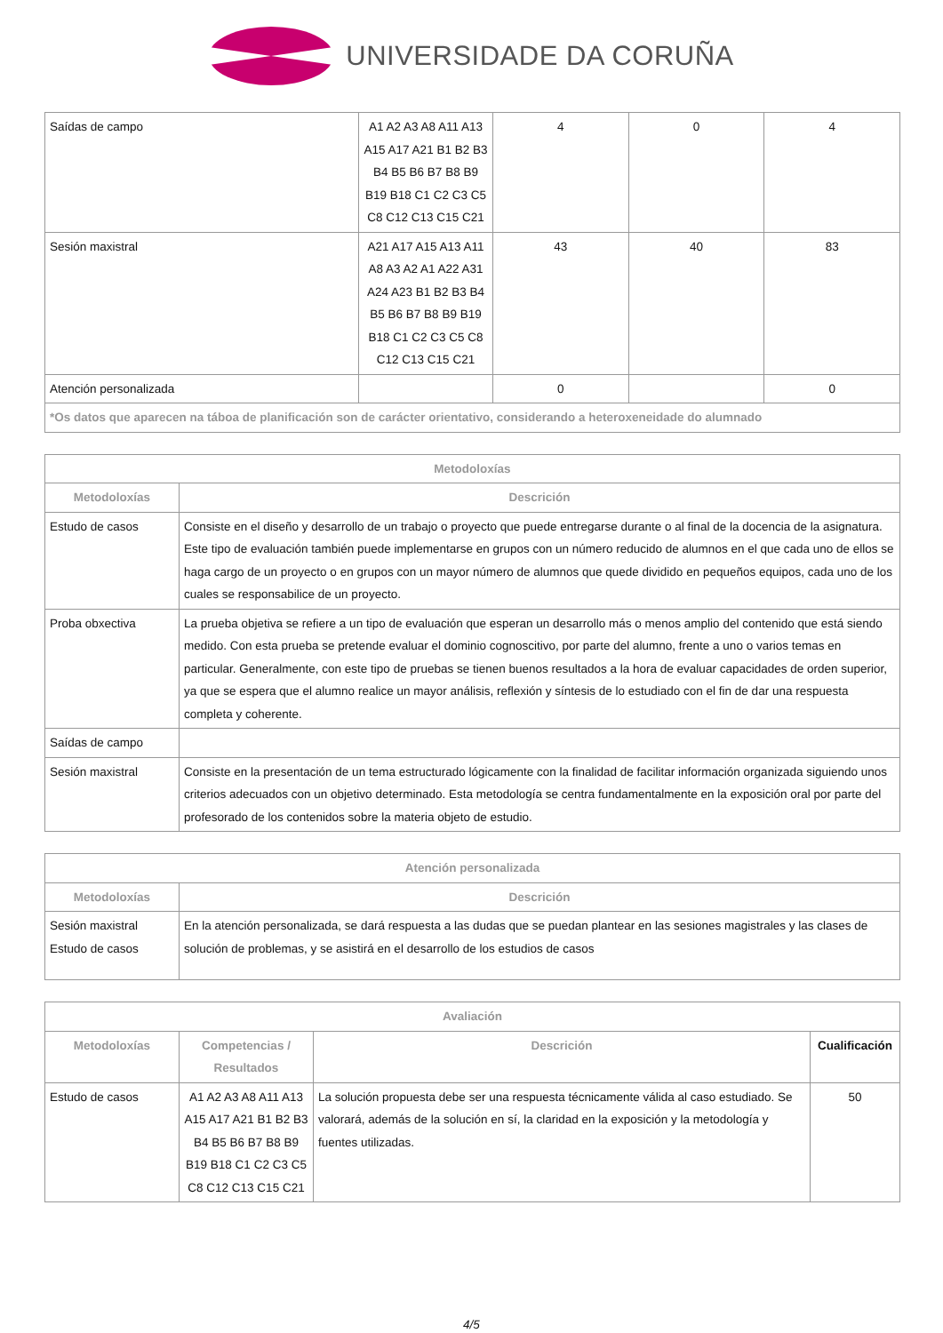UNIVERSIDADE DA CORUÑA
| Saídas de campo | A1 A2 A3 A8 A11 A13 A15 A17 A21 B1 B2 B3 B4 B5 B6 B7 B8 B9 B19 B18 C1 C2 C3 C5 C8 C12 C13 C15 C21 | 4 | 0 | 4 |
| Sesión maxistral | A21 A17 A15 A13 A11 A8 A3 A2 A1 A22 A31 A24 A23 B1 B2 B3 B4 B5 B6 B7 B8 B9 B19 B18 C1 C2 C3 C5 C8 C12 C13 C15 C21 | 43 | 40 | 83 |
| Atención personalizada | | 0 | | 0 |
| *Os datos que aparecen na táboa de planificación son de carácter orientativo, considerando a heteroxeneidade do alumnado | | | | |
| Metodoloxías | |
| --- | --- |
| Metodoloxías | Descrición |
| Estudo de casos | Consiste en el diseño y desarrollo de un trabajo o proyecto que puede entregarse durante o al final de la docencia de la asignatura. Este tipo de evaluación también puede implementarse en grupos con un número reducido de alumnos en el que cada uno de ellos se haga cargo de un proyecto o en grupos con un mayor número de alumnos que quede dividido en pequeños equipos, cada uno de los cuales se responsabilice de un proyecto. |
| Proba obxectiva | La prueba objetiva se refiere a un tipo de evaluación que esperan un desarrollo más o menos amplio del contenido que está siendo medido. Con esta prueba se pretende evaluar el dominio cognoscitivo, por parte del alumno, frente a uno o varios temas en particular. Generalmente, con este tipo de pruebas se tienen buenos resultados a la hora de evaluar capacidades de orden superior, ya que se espera que el alumno realice un mayor análisis, reflexión y síntesis de lo estudiado con el fin de dar una respuesta completa y coherente. |
| Saídas de campo | |
| Sesión maxistral | Consiste en la presentación de un tema estructurado lógicamente con la finalidad de facilitar información organizada siguiendo unos criterios adecuados con un objetivo determinado. Esta metodología se centra fundamentalmente en la exposición oral por parte del profesorado de los contenidos sobre la materia objeto de estudio. |
| Atención personalizada | |
| --- | --- |
| Metodoloxías | Descrición |
| Sesión maxistral Estudo de casos | En la atención personalizada, se dará respuesta a las dudas que se puedan plantear en las sesiones magistrales y las clases de solución de problemas, y se asistirá en el desarrollo de los estudios de casos |
| Avaliación | | | |
| --- | --- | --- | --- |
| Metodoloxías | Competencias / Resultados | Descrición | Cualificación |
| Estudo de casos | A1 A2 A3 A8 A11 A13 A15 A17 A21 B1 B2 B3 B4 B5 B6 B7 B8 B9 B19 B18 C1 C2 C3 C5 C8 C12 C13 C15 C21 | La solución propuesta debe ser una respuesta técnicamente válida al caso estudiado. Se valorará, además de la solución en sí, la claridad en la exposición y la metodología y fuentes utilizadas. | 50 |
4/5